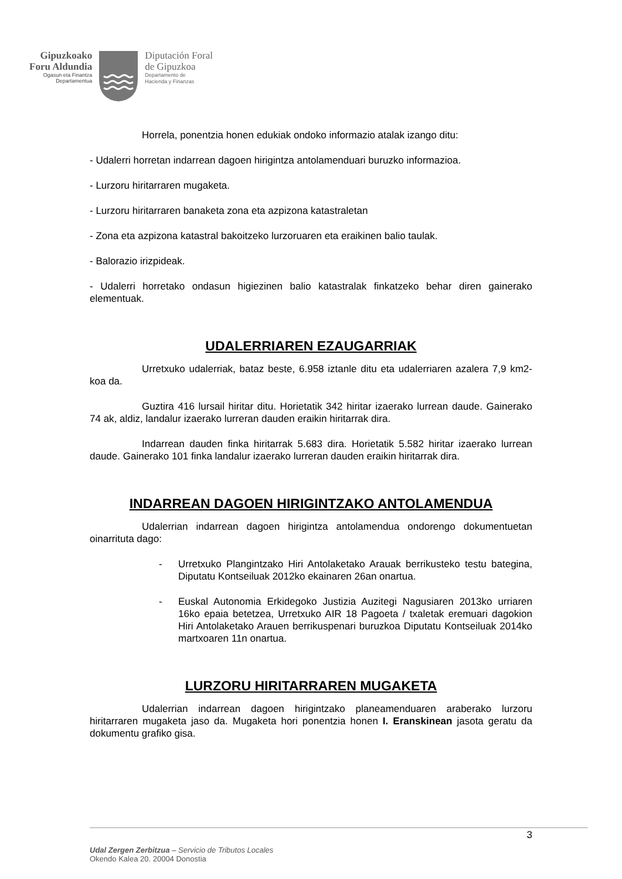Gipuzkoako
Foru Aldundia
Ogasun eta Finantza
Departamentua
Diputación Foral
de Gipuzkoa
Departamento de
Hacienda y Finanzas
Horrela, ponentzia honen edukiak ondoko informazio atalak izango ditu:
- Udalerri horretan indarrean dagoen hirigintza antolamenduari buruzko informazioa.
- Lurzoru hiritarraren mugaketa.
- Lurzoru hiritarraren banaketa zona eta azpizona katastraletan
- Zona eta azpizona katastral bakoitzeko lurzoruaren eta eraikinen balio taulak.
- Balorazio irizpideak.
- Udalerri horretako ondasun higiezinen balio katastralak finkatzeko behar diren gainerako elementuak.
UDALERRIAREN EZAUGARRIAK
Urretxuko udalerriak, bataz beste, 6.958 iztanle ditu eta udalerriaren azalera 7,9 km2-koa da.
Guztira 416 lursail hiritar ditu. Horietatik 342 hiritar izaerako lurrean daude. Gainerako 74 ak, aldiz, landalur izaerako lurreran dauden eraikin hiritarrak dira.
Indarrean dauden finka hiritarrak 5.683 dira. Horietatik 5.582 hiritar izaerako lurrean daude. Gainerako 101 finka landalur izaerako lurreran dauden eraikin hiritarrak dira.
INDARREAN DAGOEN HIRIGINTZAKO ANTOLAMENDUA
Udalerrian indarrean dagoen hirigintza antolamendua ondorengo dokumentuetan oinarrituta dago:
- Urretxuko Plangintzako Hiri Antolaketako Arauak berrikusteko testu bategina, Diputatu Kontseiluak 2012ko ekainaren 26an onartua.
- Euskal Autonomia Erkidegoko Justizia Auzitegi Nagusiaren 2013ko urriaren 16ko epaia betetzea, Urretxuko AIR 18 Pagoeta / txaletak eremuari dagokion Hiri Antolaketako Arauen berrikuspenari buruzkoa Diputatu Kontseiluak 2014ko martxoaren 11n onartua.
LURZORU HIRITARRAREN MUGAKETA
Udalerrian indarrean dagoen hirigintzako planeamenduaren araberako lurzoru hiritarraren mugaketa jaso da. Mugaketa hori ponentzia honen I. Eranskinean jasota geratu da dokumentu grafiko gisa.
3
Udal Zergen Zerbitzua – Servicio de Tributos Locales
Okendo Kalea 20. 20004 Donostia